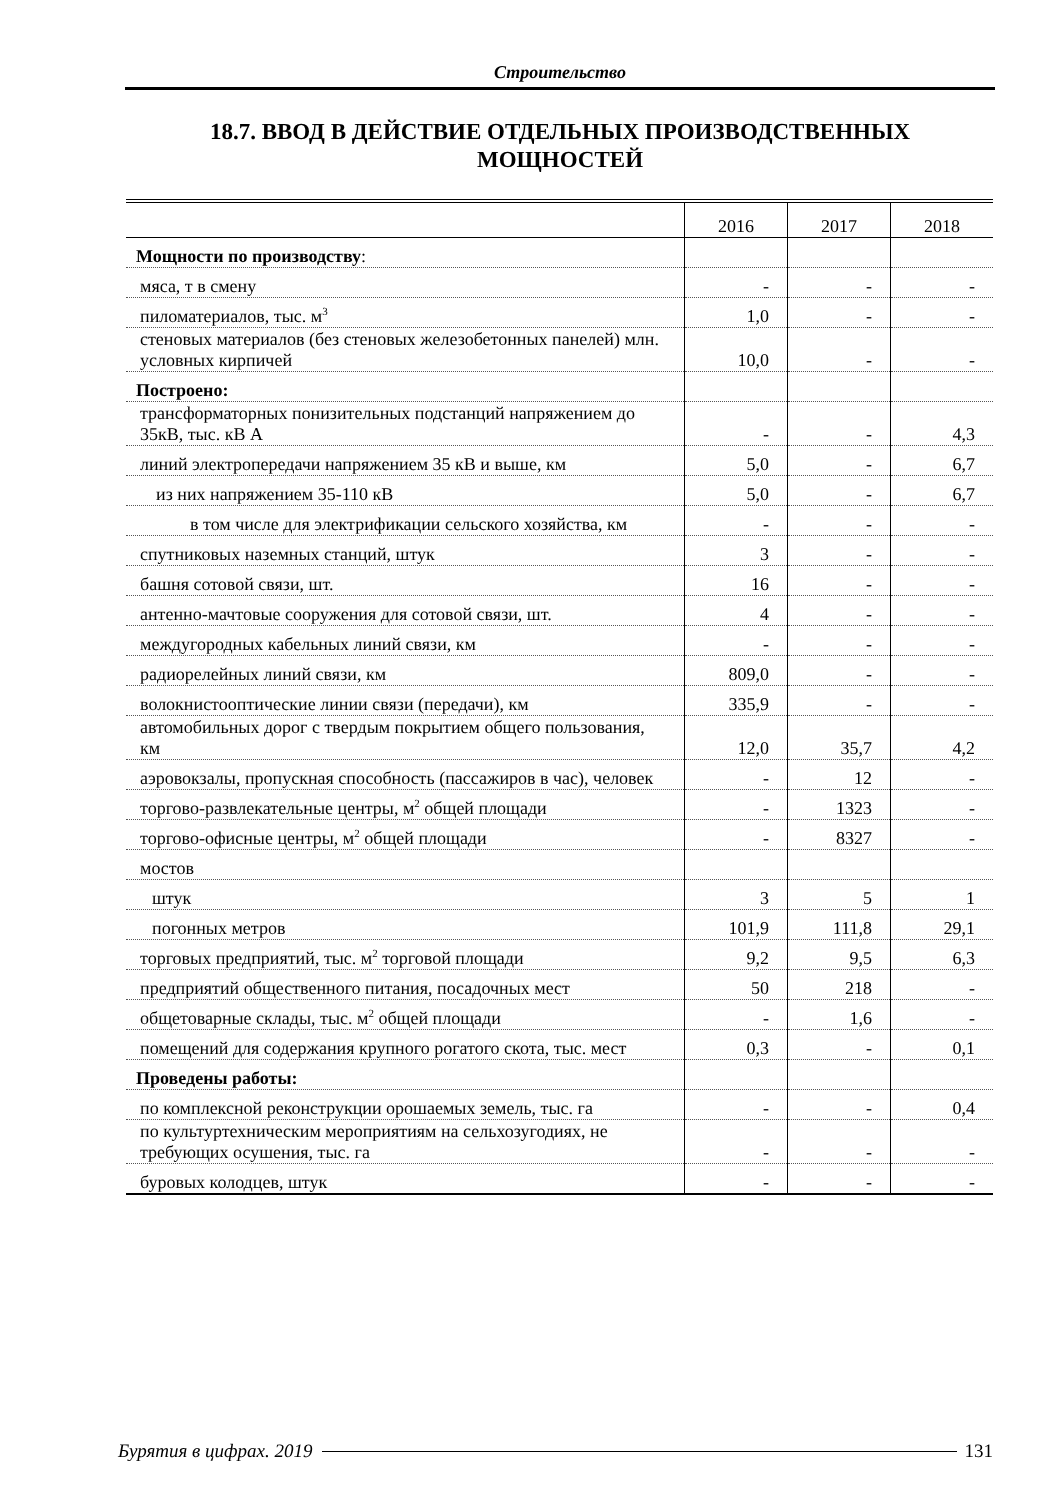Строительство
18.7. ВВОД В ДЕЙСТВИЕ ОТДЕЛЬНЫХ ПРОИЗВОДСТВЕННЫХ
МОЩНОСТЕЙ
| | 2016 | 2017 | 2018 |
| --- | --- | --- | --- |
| Мощности по производству : | | | |
| мяса, т в смену | - | - | - |
| пиломатериалов, тыс. м<sup>3</sup> | 1,0 | - | - |
| стеновых материалов (без стеновых железобетонных панелей) млн. условных кирпичей | 10,0 | - | - |
| Построено: | | | |
| трансформаторных понизительных подстанций напряжением до 35кВ, тыс. кВ А | - | - | 4,3 |
| линий электропередачи напряжением 35 кВ и выше, км | 5,0 | - | 6,7 |
| из них напряжением 35-110 кВ | 5,0 | - | 6,7 |
| в том числе для электрификации сельского хозяйства, км | - | - | - |
| спутниковых наземных станций, штук | 3 | - | - |
| башня сотовой связи, шт. | 16 | - | - |
| антенно-мачтовые сооружения для сотовой связи, шт. | 4 | - | - |
| междугородных кабельных линий связи, км | - | - | - |
| радиорелейных линий связи, км | 809,0 | - | - |
| волокнистооптические линии связи (передачи), км | 335,9 | - | - |
| автомобильных дорог с твердым покрытием общего пользования, км | 12,0 | 35,7 | 4,2 |
| аэровокзалы, пропускная способность (пассажиров в час), человек | - | 12 | - |
| торгово-развлекательные центры, м<sup>2</sup> общей площади | - | 1323 | - |
| торгово-офисные центры, м<sup>2</sup> общей площади | - | 8327 | - |
| мостов | | | |
| штук | 3 | 5 | 1 |
| погонных метров | 101,9 | 111,8 | 29,1 |
| торговых предприятий, тыс. м<sup>2</sup> торговой площади | 9,2 | 9,5 | 6,3 |
| предприятий общественного питания, посадочных мест | 50 | 218 | - |
| общетоварные склады, тыс. м<sup>2</sup> общей площади | - | 1,6 | - |
| помещений для содержания крупного рогатого скота, тыс. мест | 0,3 | - | 0,1 |
| Проведены работы: | | | |
| по комплексной реконструкции орошаемых земель, тыс. га | - | - | 0,4 |
| по культуртехническим мероприятиям на сельхозугодиях, не требующих осушения, тыс. га | - | - | - |
| буровых колодцев, штук | - | - | - |
Бурятия в цифрах. 2019 131